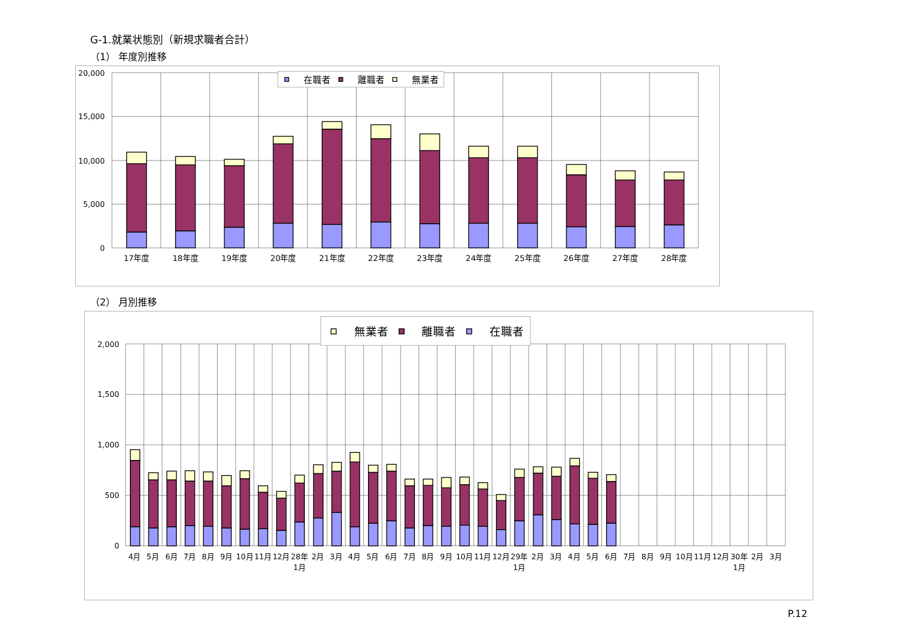G-1.就業状態別（新規求職者合計）
（1） 年度別推移
20,000
15,000
10,000
5,000
0
17年度
18年度
19年度
20年度
21年度
22年度
23年度
24年度
25年度
26年度
27年度
28年度
在職者
離職者
無業者
（2） 月別推移
2,000
1,500
1,000
500
0
4月
5月
6月
7月
8月
9月
10月
11月
12月
28年
2月
3月
4月
5月
6月
7月
8月
9月
10月
11月
12月
29年
2月
3月
4月
5月
6月
7月
8月
9月
10月
11月
12月
30年
2月
3月
1月
1月
1月
無業者
離職者
在職者
P.12